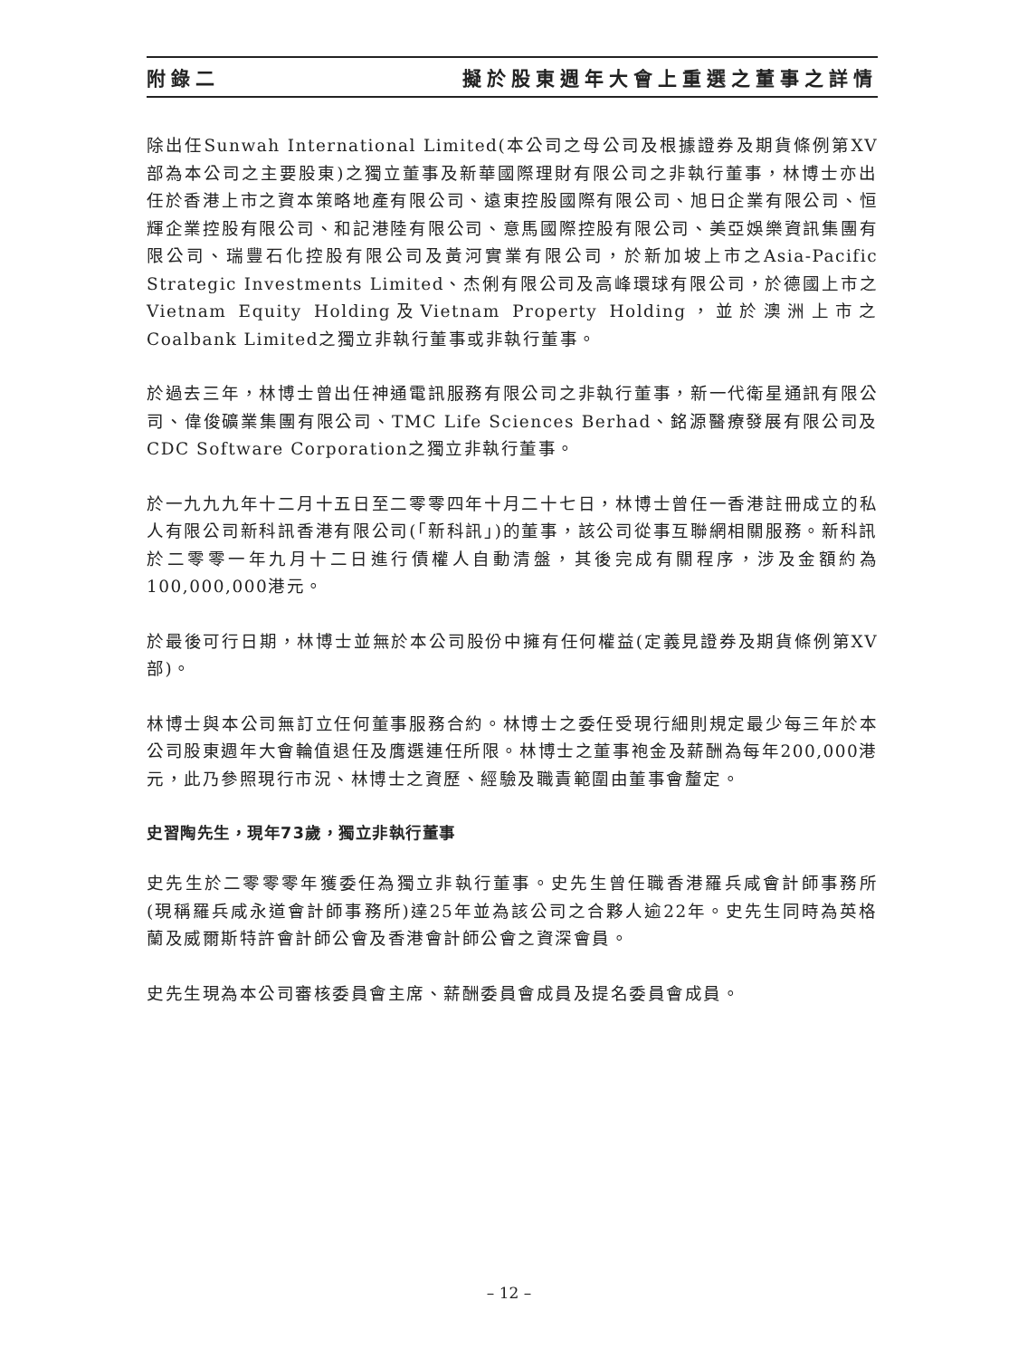附錄二 擬於股東週年大會上重選之董事之詳情
除出任Sunwah International Limited(本公司之母公司及根據證券及期貨條例第XV部為本公司之主要股東)之獨立董事及新華國際理財有限公司之非執行董事，林博士亦出任於香港上市之資本策略地產有限公司、遠東控股國際有限公司、旭日企業有限公司、恒輝企業控股有限公司、和記港陸有限公司、意馬國際控股有限公司、美亞娛樂資訊集團有限公司、瑞豐石化控股有限公司及黃河實業有限公司，於新加坡上市之Asia-Pacific Strategic Investments Limited、杰俐有限公司及高峰環球有限公司，於德國上市之Vietnam Equity Holding及Vietnam Property Holding，並於澳洲上市之Coalbank Limited之獨立非執行董事或非執行董事。
於過去三年，林博士曾出任神通電訊服務有限公司之非執行董事，新一代衛星通訊有限公司、偉俊礦業集團有限公司、TMC Life Sciences Berhad、銘源醫療發展有限公司及CDC Software Corporation之獨立非執行董事。
於一九九九年十二月十五日至二零零四年十月二十七日，林博士曾任一香港註冊成立的私人有限公司新科訊香港有限公司(「新科訊」)的董事，該公司從事互聯網相關服務。新科訊於二零零一年九月十二日進行債權人自動清盤，其後完成有關程序，涉及金額約為100,000,000港元。
於最後可行日期，林博士並無於本公司股份中擁有任何權益(定義見證券及期貨條例第XV部)。
林博士與本公司無訂立任何董事服務合約。林博士之委任受現行細則規定最少每三年於本公司股東週年大會輪值退任及膺選連任所限。林博士之董事袍金及薪酬為每年200,000港元，此乃參照現行市況、林博士之資歷、經驗及職責範圍由董事會釐定。
史習陶先生，現年73歲，獨立非執行董事
史先生於二零零零年獲委任為獨立非執行董事。史先生曾任職香港羅兵咸會計師事務所(現稱羅兵咸永道會計師事務所)達25年並為該公司之合夥人逾22年。史先生同時為英格蘭及威爾斯特許會計師公會及香港會計師公會之資深會員。
史先生現為本公司審核委員會主席、薪酬委員會成員及提名委員會成員。
– 12 –